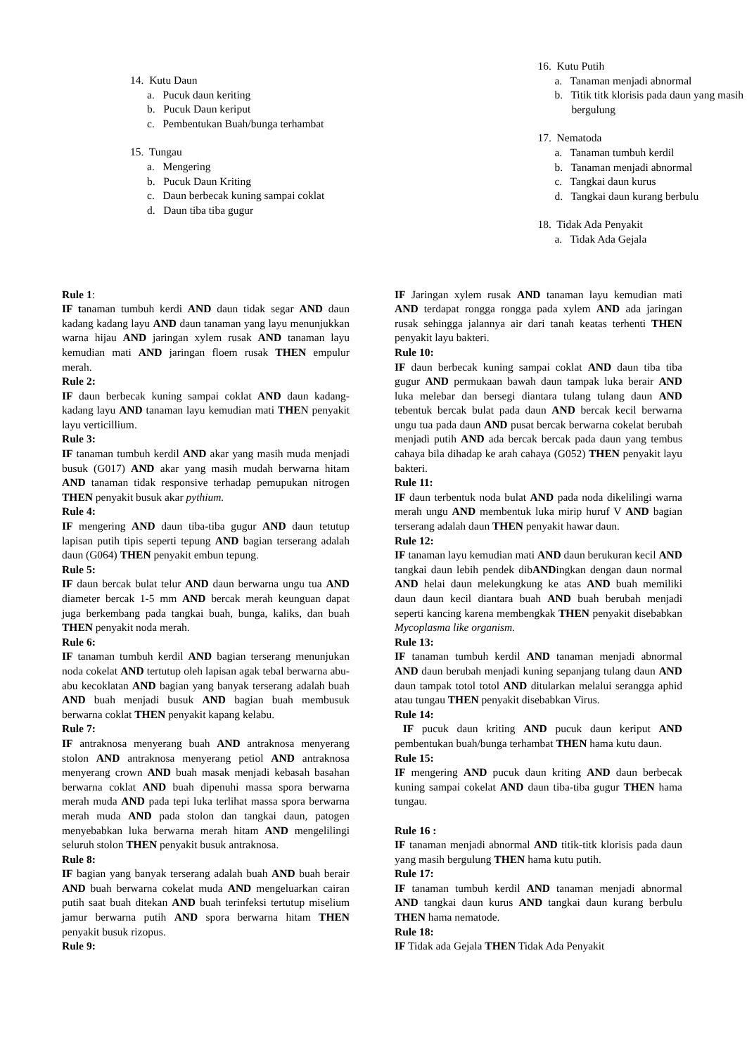14. Kutu Daun
a. Pucuk daun keriting
b. Pucuk Daun keriput
c. Pembentukan Buah/bunga terhambat
15. Tungau
a. Mengering
b. Pucuk Daun Kriting
c. Daun berbecak kuning sampai coklat
d. Daun tiba tiba gugur
16. Kutu Putih
a. Tanaman menjadi abnormal
b. Titik titk klorisis pada daun yang masih bergulung
17. Nematoda
a. Tanaman tumbuh kerdil
b. Tanaman menjadi abnormal
c. Tangkai daun kurus
d. Tangkai daun kurang berbulu
18. Tidak Ada Penyakit
a. Tidak Ada Gejala
Rule 1:
IF tanaman tumbuh kerdi AND daun tidak segar AND daun kadang kadang layu AND daun tanaman yang layu menunjukkan warna hijau AND jaringan xylem rusak AND tanaman layu kemudian mati AND jaringan floem rusak THEN empulur merah.
Rule 2:
IF daun berbecak kuning sampai coklat AND daun kadang-kadang layu AND tanaman layu kemudian mati THEN penyakit layu verticillium.
Rule 3:
IF tanaman tumbuh kerdil AND akar yang masih muda menjadi busuk (G017) AND akar yang masih mudah berwarna hitam AND tanaman tidak responsive terhadap pemupukan nitrogen THEN penyakit busuk akar pythium.
Rule 4:
IF mengering AND daun tiba-tiba gugur AND daun tetutup lapisan putih tipis seperti tepung AND bagian terserang adalah daun (G064) THEN penyakit embun tepung.
Rule 5:
IF daun bercak bulat telur AND daun berwarna ungu tua AND diameter bercak 1-5 mm AND bercak merah keunguan dapat juga berkembang pada tangkai buah, bunga, kaliks, dan buah THEN penyakit noda merah.
Rule 6:
IF tanaman tumbuh kerdil AND bagian terserang menunjukan noda cokelat AND tertutup oleh lapisan agak tebal berwarna abu-abu kecoklatan AND bagian yang banyak terserang adalah buah AND buah menjadi busuk AND bagian buah membusuk berwarna coklat THEN penyakit kapang kelabu.
Rule 7:
IF antraknosa menyerang buah AND antraknosa menyerang stolon AND antraknosa menyerang petiol AND antraknosa menyerang crown AND buah masak menjadi kebasah basahan berwarna coklat AND buah dipenuhi massa spora berwarna merah muda AND pada tepi luka terlihat massa spora berwarna merah muda AND pada stolon dan tangkai daun, patogen menyebabkan luka berwarna merah hitam AND mengelilingi seluruh stolon THEN penyakit busuk antraknosa.
Rule 8:
IF bagian yang banyak terserang adalah buah AND buah berair AND buah berwarna cokelat muda AND mengeluarkan cairan putih saat buah ditekan AND buah terinfeksi tertutup miselium jamur berwarna putih AND spora berwarna hitam THEN penyakit busuk rizopus.
Rule 9:
IF Jaringan xylem rusak AND tanaman layu kemudian mati AND terdapat rongga rongga pada xylem AND ada jaringan rusak sehingga jalannya air dari tanah keatas terhenti THEN penyakit layu bakteri.
Rule 10:
IF daun berbecak kuning sampai coklat AND daun tiba tiba gugur AND permukaan bawah daun tampak luka berair AND luka melebar dan bersegi diantara tulang tulang daun AND tebentuk bercak bulat pada daun AND bercak kecil berwarna ungu tua pada daun AND pusat bercak berwarna cokelat berubah menjadi putih AND ada bercak bercak pada daun yang tembus cahaya bila dihadap ke arah cahaya (G052) THEN penyakit layu bakteri.
Rule 11:
IF daun terbentuk noda bulat AND pada noda dikelilingi warna merah ungu AND membentuk luka mirip huruf V AND bagian terserang adalah daun THEN penyakit hawar daun.
Rule 12:
IF tanaman layu kemudian mati AND daun berukuran kecil AND tangkai daun lebih pendek dibANDingkan dengan daun normal AND helai daun melekungkung ke atas AND buah memiliki daun daun kecil diantara buah AND buah berubah menjadi seperti kancing karena membengkak THEN penyakit disebabkan Mycoplasma like organism.
Rule 13:
IF tanaman tumbuh kerdil AND tanaman menjadi abnormal AND daun berubah menjadi kuning sepanjang tulang daun AND daun tampak totol totol AND ditularkan melalui serangga aphid atau tungau THEN penyakit disebabkan Virus.
Rule 14:
IF pucuk daun kriting AND pucuk daun keriput AND pembentukan buah/bunga terhambat THEN hama kutu daun.
Rule 15:
IF mengering AND pucuk daun kriting AND daun berbecak kuning sampai cokelat AND daun tiba-tiba gugur THEN hama tungau.
Rule 16 :
IF tanaman menjadi abnormal AND titik-titk klorisis pada daun yang masih bergulung THEN hama kutu putih.
Rule 17:
IF tanaman tumbuh kerdil AND tanaman menjadi abnormal AND tangkai daun kurus AND tangkai daun kurang berbulu THEN hama nematode.
Rule 18:
IF Tidak ada Gejala THEN Tidak Ada Penyakit